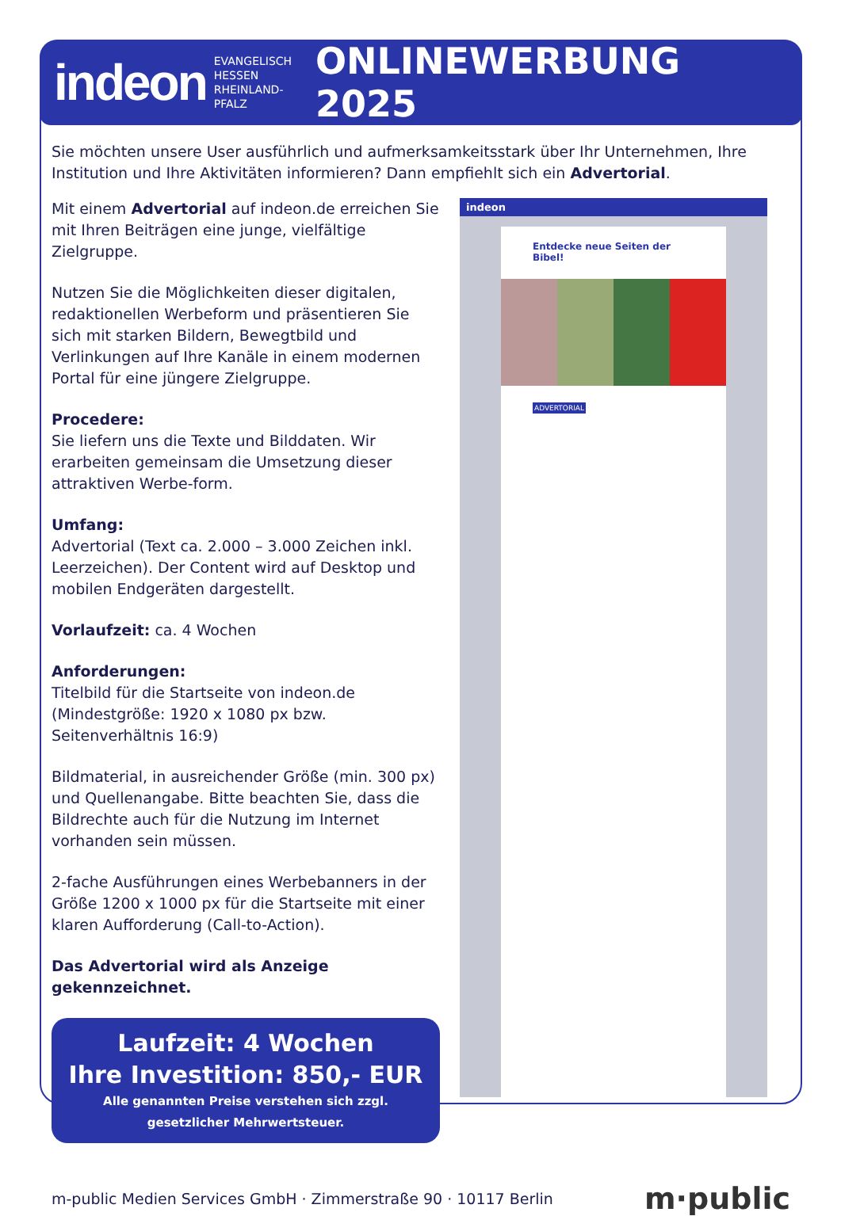indeon EVANGELISCH
HESSEN
RHEINLAND-PFALZ ONLINEWERBUNG 2025
Sie möchten unsere User ausführlich und aufmerksamkeitsstark über Ihr Unternehmen, Ihre Institution und Ihre Aktivitäten informieren? Dann empfiehlt sich ein Advertorial.
Mit einem Advertorial auf indeon.de erreichen Sie mit Ihren Beiträgen eine junge, vielfältige Zielgruppe.
Nutzen Sie die Möglichkeiten dieser digitalen, redaktionellen Werbeform und präsentieren Sie sich mit starken Bildern, Bewegtbild und Verlinkungen auf Ihre Kanäle in einem modernen Portal für eine jüngere Zielgruppe.
Procedere:
Sie liefern uns die Texte und Bilddaten. Wir erarbeiten gemeinsam die Umsetzung dieser attraktiven Werbe-form.
Umfang:
Advertorial (Text ca. 2.000 – 3.000 Zeichen inkl. Leerzeichen). Der Content wird auf Desktop und mobilen Endgeräten dargestellt.
Vorlaufzeit: ca. 4 Wochen
Anforderungen:
Titelbild für die Startseite von indeon.de (Mindestgröße: 1920 x 1080 px bzw. Seitenverhältnis 16:9)
Bildmaterial, in ausreichender Größe (min. 300 px) und Quellenangabe. Bitte beachten Sie, dass die Bildrechte auch für die Nutzung im Internet vorhanden sein müssen.
2-fache Ausführungen eines Werbebanners in der Größe 1200 x 1000 px für die Startseite mit einer klaren Aufforderung (Call-to-Action).
Das Advertorial wird als Anzeige gekennzeichnet.
Laufzeit: 4 Wochen
Ihre Investition: 850,- EUR
Alle genannten Preise verstehen sich zzgl.
gesetzlicher Mehrwertsteuer.
indeon
Entdecke neue Seiten der Bibel!
ADVERTORIAL
m-public Medien Services GmbH · Zimmerstraße 90 · 10117 Berlin m·public